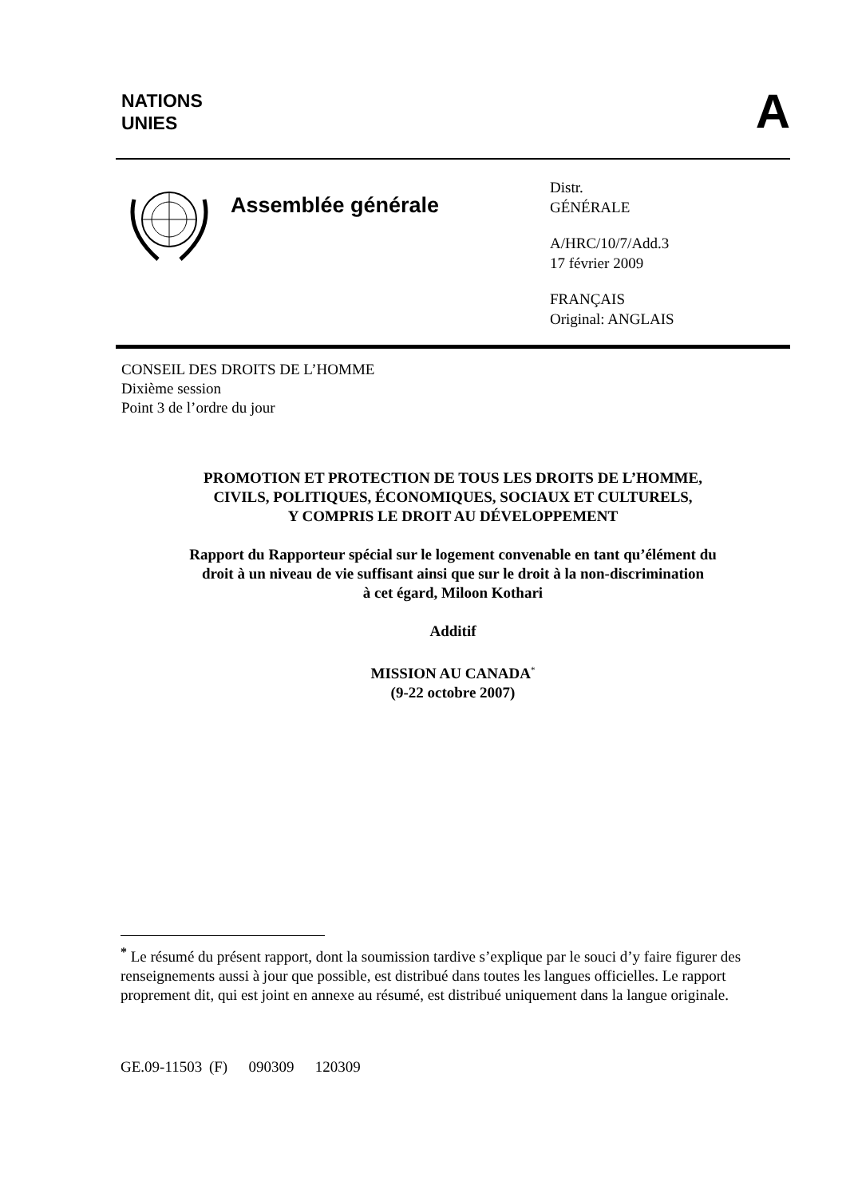NATIONS
UNIES
A
Assemblée générale
Distr.
GÉNÉRALE
A/HRC/10/7/Add.3
17 février 2009
FRANÇAIS
Original: ANGLAIS
CONSEIL DES DROITS DE L’HOMME
Dixième session
Point 3 de l’ordre du jour
PROMOTION ET PROTECTION DE TOUS LES DROITS DE L’HOMME,
CIVILS, POLITIQUES, ÉCONOMIQUES, SOCIAUX ET CULTURELS,
Y COMPRIS LE DROIT AU DÉVELOPPEMENT
Rapport du Rapporteur spécial sur le logement convenable en tant qu’élément du
droit à un niveau de vie suffisant ainsi que sur le droit à la non-discrimination
à cet égard, Miloon Kothari
Additif
MISSION AU CANADA<sup>*</sup>
(9-22 octobre 2007)
<sup>*</sup> Le résumé du présent rapport, dont la soumission tardive s’explique par le souci d’y faire figurer des renseignements aussi à jour que possible, est distribué dans toutes les langues officielles. Le rapport proprement dit, qui est joint en annexe au résumé, est distribué uniquement dans la langue originale.
GE.09-11503 (F) 090309 120309